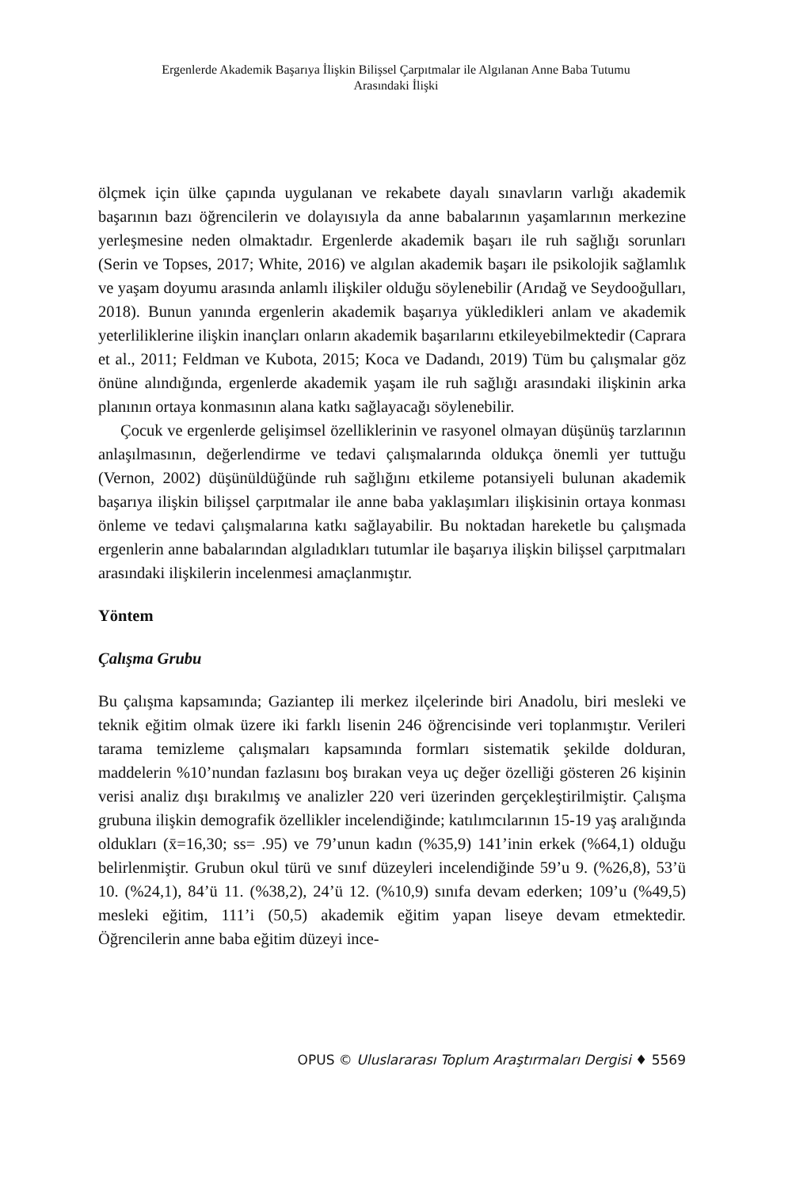Ergenlerde Akademik Başarıya İlişkin Bilişsel Çarpıtmalar ile Algılanan Anne Baba Tutumu
Arasındaki İlişki
ölçmek için ülke çapında uygulanan ve rekabete dayalı sınavların varlığı akademik başarının bazı öğrencilerin ve dolayısıyla da anne babalarının yaşamlarının merkezine yerleşmesine neden olmaktadır. Ergenlerde akademik başarı ile ruh sağlığı sorunları (Serin ve Topses, 2017; White, 2016) ve algılan akademik başarı ile psikolojik sağlamlık ve yaşam doyumu arasında anlamlı ilişkiler olduğu söylenebilir (Arıdağ ve Seydooğulları, 2018). Bunun yanında ergenlerin akademik başarıya yükledikleri anlam ve akademik yeterliliklerine ilişkin inançları onların akademik başarılarını etkileyebilmektedir (Caprara et al., 2011; Feldman ve Kubota, 2015; Koca ve Dadandı, 2019) Tüm bu çalışmalar göz önüne alındığında, ergenlerde akademik yaşam ile ruh sağlığı arasındaki ilişkinin arka planının ortaya konmasının alana katkı sağlayacağı söylenebilir.
Çocuk ve ergenlerde gelişimsel özelliklerinin ve rasyonel olmayan düşünüş tarzlarının anlaşılmasının, değerlendirme ve tedavi çalışmalarında oldukça önemli yer tuttuğu (Vernon, 2002) düşünüldüğünde ruh sağlığını etkileme potansiyeli bulunan akademik başarıya ilişkin bilişsel çarpıtmalar ile anne baba yaklaşımları ilişkisinin ortaya konması önleme ve tedavi çalışmalarına katkı sağlayabilir. Bu noktadan hareketle bu çalışmada ergenlerin anne babalarından algıladıkları tutumlar ile başarıya ilişkin bilişsel çarpıtmaları arasındaki ilişkilerin incelenmesi amaçlanmıştır.
Yöntem
Çalışma Grubu
Bu çalışma kapsamında; Gaziantep ili merkez ilçelerinde biri Anadolu, biri mesleki ve teknik eğitim olmak üzere iki farklı lisenin 246 öğrencisinde veri toplanmıştır. Verileri tarama temizleme çalışmaları kapsamında formları sistematik şekilde dolduran, maddelerin %10’nundan fazlasını boş bırakan veya uç değer özelliği gösteren 26 kişinin verisi analiz dışı bırakılmış ve analizler 220 veri üzerinden gerçekleştirilmiştir. Çalışma grubuna ilişkin demografik özellikler incelendiğinde; katılımcılarının 15-19 yaş aralığında oldukları (x̄=16,30; ss= .95) ve 79’unun kadın (%35,9) 141’inin erkek (%64,1) olduğu belirlenmiştir. Grubun okul türü ve sınıf düzeyleri incelendiğinde 59’u 9. (%26,8), 53’ü 10. (%24,1), 84’ü 11. (%38,2), 24’ü 12. (%10,9) sınıfa devam ederken; 109’u (%49,5) mesleki eğitim, 111’i (50,5) akademik eğitim yapan liseye devam etmektedir. Öğrencilerin anne baba eğitim düzeyi ince-
OPUS © Uluslararası Toplum Araştırmaları Dergisi ♦ 5569